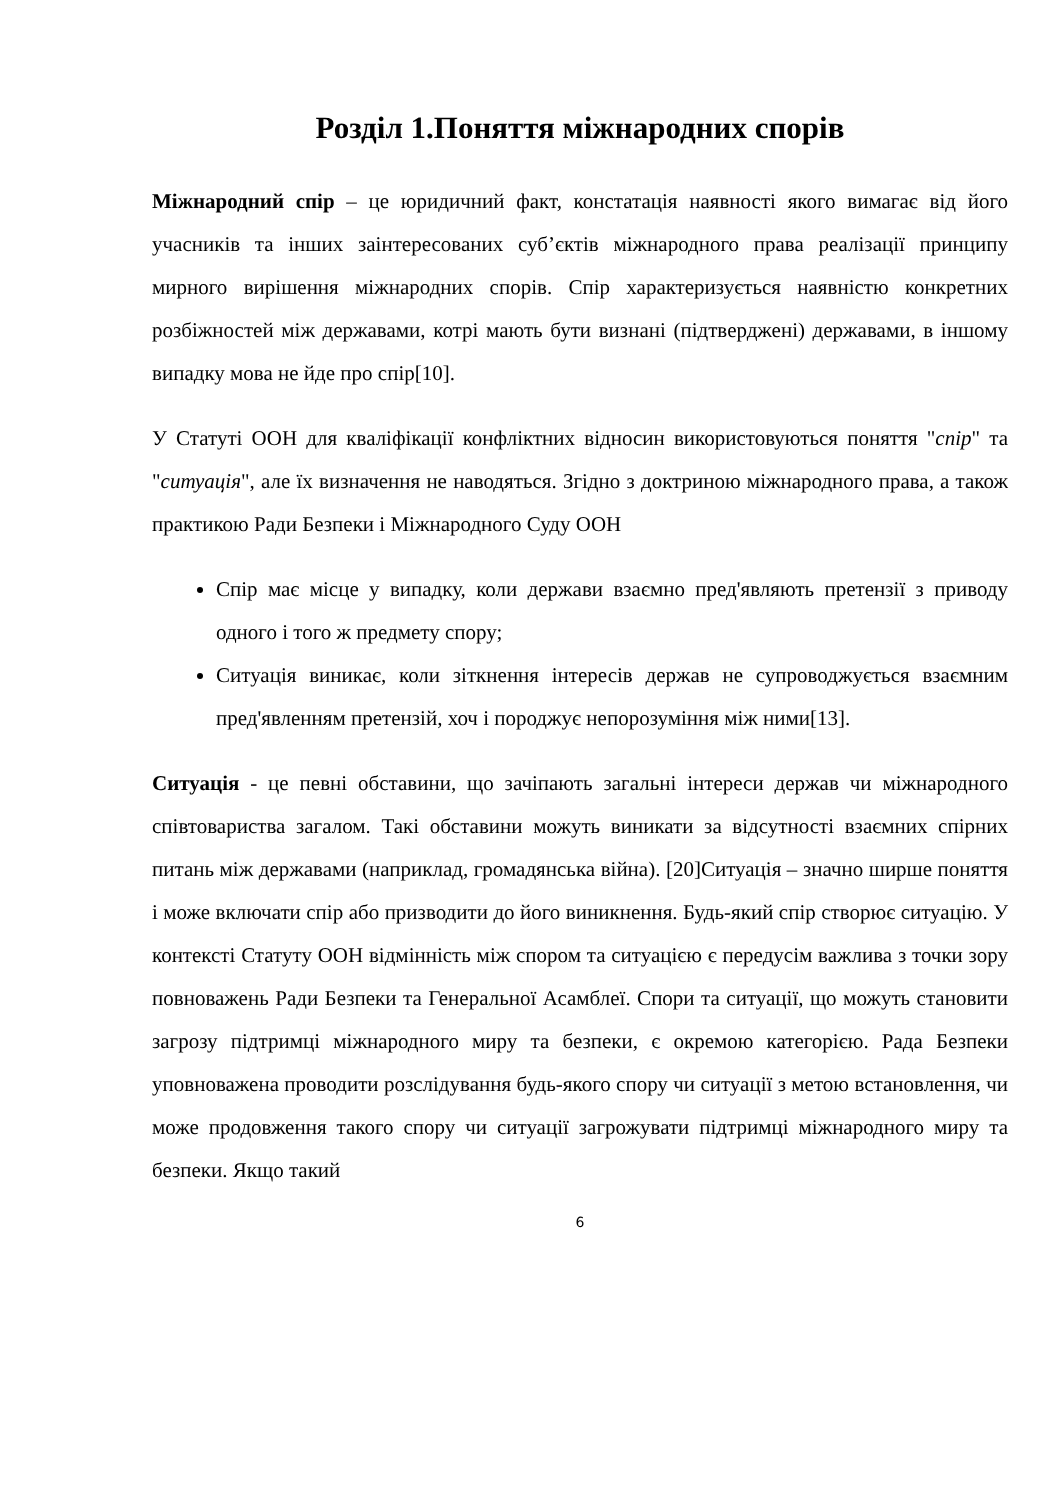Розділ 1.Поняття міжнародних спорів
Міжнародний спір – це юридичний факт, констатація наявності якого вимагає від його учасників та інших заінтересованих суб’єктів міжнародного права реалізації принципу мирного вирішення міжнародних спорів. Спір характеризується наявністю конкретних розбіжностей між державами, котрі мають бути визнані (підтверджені) державами, в іншому випадку мова не йде про спір[10].
У Статуті ООН для кваліфікації конфліктних відносин використовуються поняття "спір" та "ситуація", але їх визначення не наводяться. Згідно з доктриною міжнародного права, а також практикою Ради Безпеки і Міжнародного Суду ООН
Спір має місце у випадку, коли держави взаємно пред'являють претензії з приводу одного і того ж предмету спору;
Ситуація виникає, коли зіткнення інтересів держав не супроводжується взаємним пред'явленням претензій, хоч і породжує непорозуміння між ними[13].
Ситуація - це певні обставини, що зачіпають загальні інтереси держав чи міжнародного співтовариства загалом. Такі обставини можуть виникати за відсутності взаємних спірних питань між державами (наприклад, громадянська війна). [20]Ситуація – значно ширше поняття і може включати спір або призводити до його виникнення. Будь-який спір створює ситуацію. У контексті Статуту ООН відмінність між спором та ситуацією є передусім важлива з точки зору повноважень Ради Безпеки та Генеральної Асамблеї. Спори та ситуації, що можуть становити загрозу підтримці міжнародного миру та безпеки, є окремою категорією. Рада Безпеки уповноважена проводити розслідування будь-якого спору чи ситуації з метою встановлення, чи може продовження такого спору чи ситуації загрожувати підтримці міжнародного миру та безпеки. Якщо такий
6